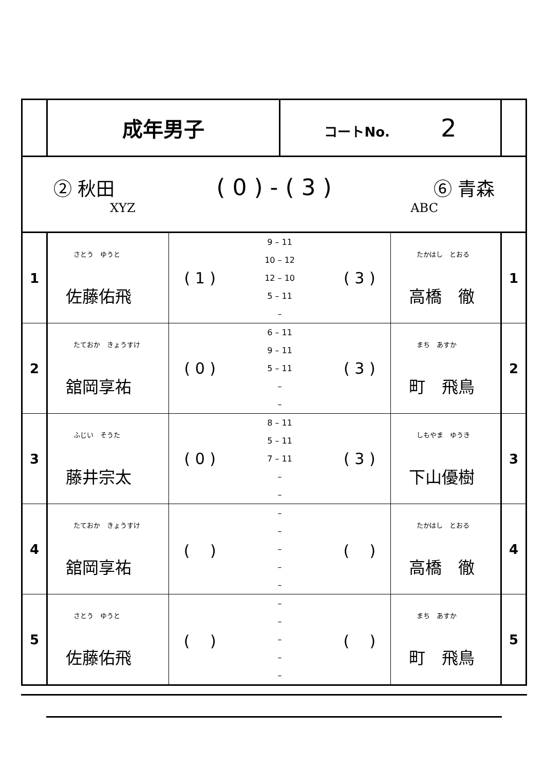| | 成年男子 | | コートNo. 2 | | |
| ② 秋田 ( 0 ) - ( 3 ) ⑥ 青森 XYZ ABC | | | | | |
| 1 | さとう ゆうと 佐藤佑飛 | ( 1 ) 9 – 11 10 – 12 12 – 10 5 – 11 – ( 3 ) | | たかはし とおる 高橋 徹 | 1 |
| 2 | たておか きょうすけ 舘岡享祐 | ( 0 ) 6 – 11 9 – 11 5 – 11 – – ( 3 ) | | まち あすか 町 飛鳥 | 2 |
| 3 | ふじい そうた 藤井宗太 | ( 0 ) 8 – 11 5 – 11 7 – 11 – – ( 3 ) | | しもやま ゆうき 下山優樹 | 3 |
| 4 | たておか きょうすけ 舘岡享祐 | ( ) – – – – – ( ) | | たかはし とおる 高橋 徹 | 4 |
| 5 | さとう ゆうと 佐藤佑飛 | ( ) – – – – – ( ) | | まち あすか 町 飛鳥 | 5 |